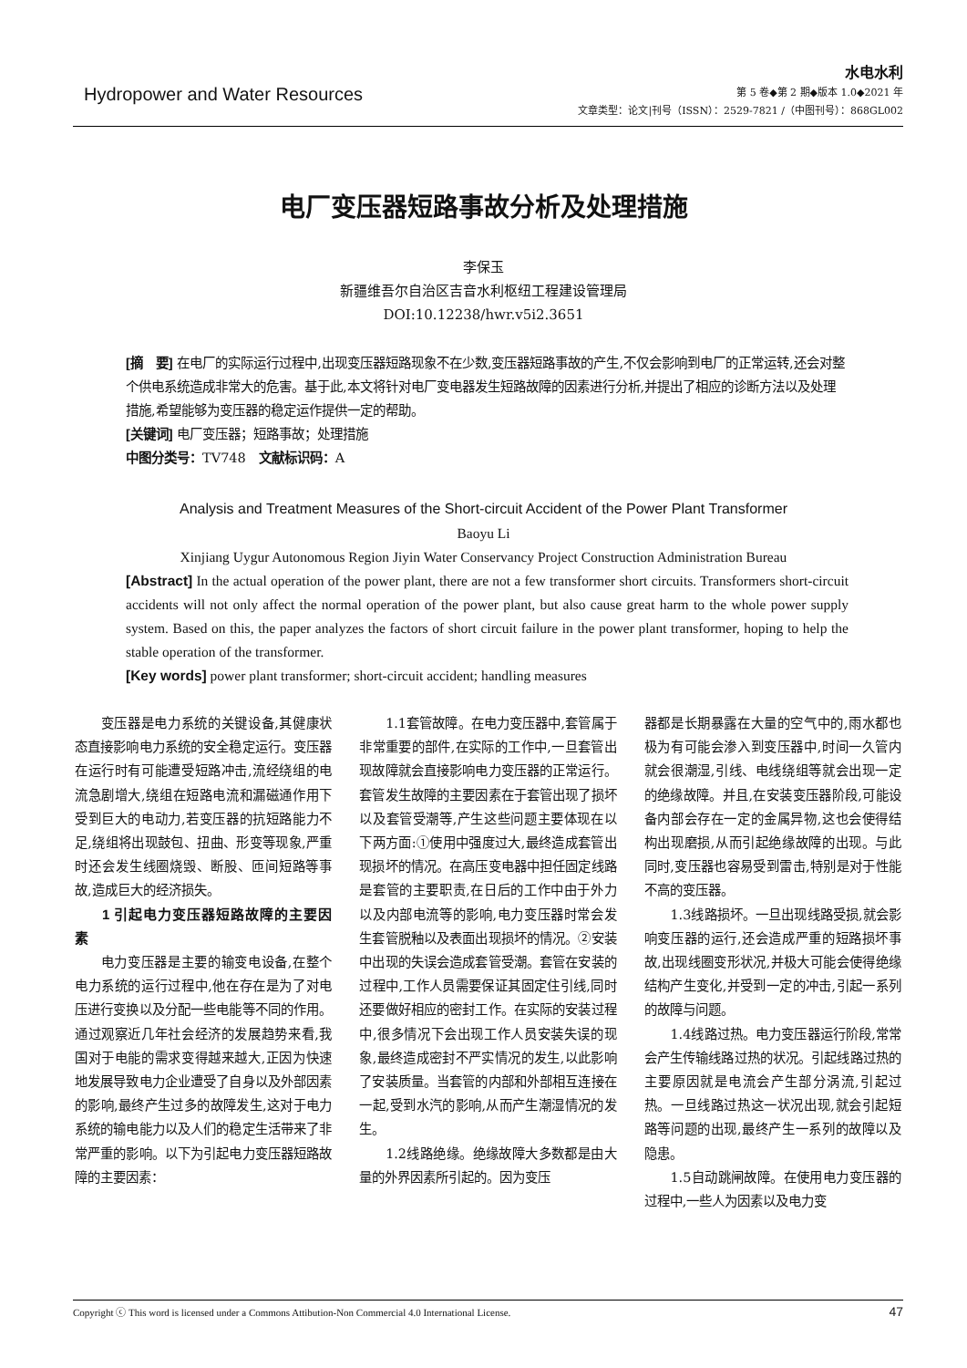Hydropower and Water Resources
水电水利
第 5 卷◆第 2 期◆版本 1.0◆2021 年
文章类型：论文|刊号（ISSN）：2529-7821 /（中图刊号）：868GL002
电厂变压器短路事故分析及处理措施
李保玉
新疆维吾尔自治区吉音水利枢纽工程建设管理局
DOI:10.12238/hwr.v5i2.3651
[摘　要] 在电厂的实际运行过程中,出现变压器短路现象不在少数,变压器短路事故的产生,不仅会影响到电厂的正常运转,还会对整个供电系统造成非常大的危害。基于此,本文将针对电厂变电器发生短路故障的因素进行分析,并提出了相应的诊断方法以及处理措施,希望能够为变压器的稳定运作提供一定的帮助。
[关键词] 电厂变压器；短路事故；处理措施
中图分类号：TV748　文献标识码：A
Analysis and Treatment Measures of the Short-circuit Accident of the Power Plant Transformer
Baoyu Li
Xinjiang Uygur Autonomous Region Jiyin Water Conservancy Project Construction Administration Bureau
[Abstract] In the actual operation of the power plant, there are not a few transformer short circuits. Transformers short-circuit accidents will not only affect the normal operation of the power plant, but also cause great harm to the whole power supply system. Based on this, the paper analyzes the factors of short circuit failure in the power plant transformer, hoping to help the stable operation of the transformer.
[Key words] power plant transformer; short-circuit accident; handling measures
变压器是电力系统的关键设备,其健康状态直接影响电力系统的安全稳定运行。变压器在运行时有可能遭受短路冲击,流经绕组的电流急剧增大,绕组在短路电流和漏磁通作用下受到巨大的电动力,若变压器的抗短路能力不足,绕组将出现鼓包、扭曲、形变等现象,严重时还会发生线圈烧毁、断股、匝间短路等事故,造成巨大的经济损失。
1 引起电力变压器短路故障的主要因素
电力变压器是主要的输变电设备,在整个电力系统的运行过程中,他在存在是为了对电压进行变换以及分配一些电能等不同的作用。通过观察近几年社会经济的发展趋势来看,我国对于电能的需求变得越来越大,正因为快速地发展导致电力企业遭受了自身以及外部因素的影响,最终产生过多的故障发生,这对于电力系统的输电能力以及人们的稳定生活带来了非常严重的影响。以下为引起电力变压器短路故障的主要因素：
1.1套管故障。在电力变压器中,套管属于非常重要的部件,在实际的工作中,一旦套管出现故障就会直接影响电力变压器的正常运行。套管发生故障的主要因素在于套管出现了损坏以及套管受潮等,产生这些问题主要体现在以下两方面:①使用中强度过大,最终造成套管出现损坏的情况。在高压变电器中担任固定线路是套管的主要职责,在日后的工作中由于外力以及内部电流等的影响,电力变压器时常会发生套管脱釉以及表面出现损坏的情况。②安装中出现的失误会造成套管受潮。套管在安装的过程中,工作人员需要保证其固定住引线,同时还要做好相应的密封工作。在实际的安装过程中,很多情况下会出现工作人员安装失误的现象,最终造成密封不严实情况的发生,以此影响了安装质量。当套管的内部和外部相互连接在一起,受到水汽的影响,从而产生潮湿情况的发生。
1.2线路绝缘。绝缘故障大多数都是由大量的外界因素所引起的。因为变压
器都是长期暴露在大量的空气中的,雨水都也极为有可能会渗入到变压器中,时间一久管内就会很潮湿,引线、电线绕组等就会出现一定的绝缘故障。并且,在安装变压器阶段,可能设备内部会存在一定的金属异物,这也会使得结构出现磨损,从而引起绝缘故障的出现。与此同时,变压器也容易受到雷击,特别是对于性能不高的变压器。
1.3线路损坏。一旦出现线路受损,就会影响变压器的运行,还会造成严重的短路损坏事故,出现线圈变形状况,并极大可能会使得绝缘结构产生变化,并受到一定的冲击,引起一系列的故障与问题。
1.4线路过热。电力变压器运行阶段,常常会产生传输线路过热的状况。引起线路过热的主要原因就是电流会产生部分涡流,引起过热。一旦线路过热这一状况出现,就会引起短路等问题的出现,最终产生一系列的故障以及隐患。
1.5自动跳闸故障。在使用电力变压器的过程中,一些人为因素以及电力变
Copyright ⓒ This word is licensed under a Commons Attibution-Non Commercial 4.0 International License. 47